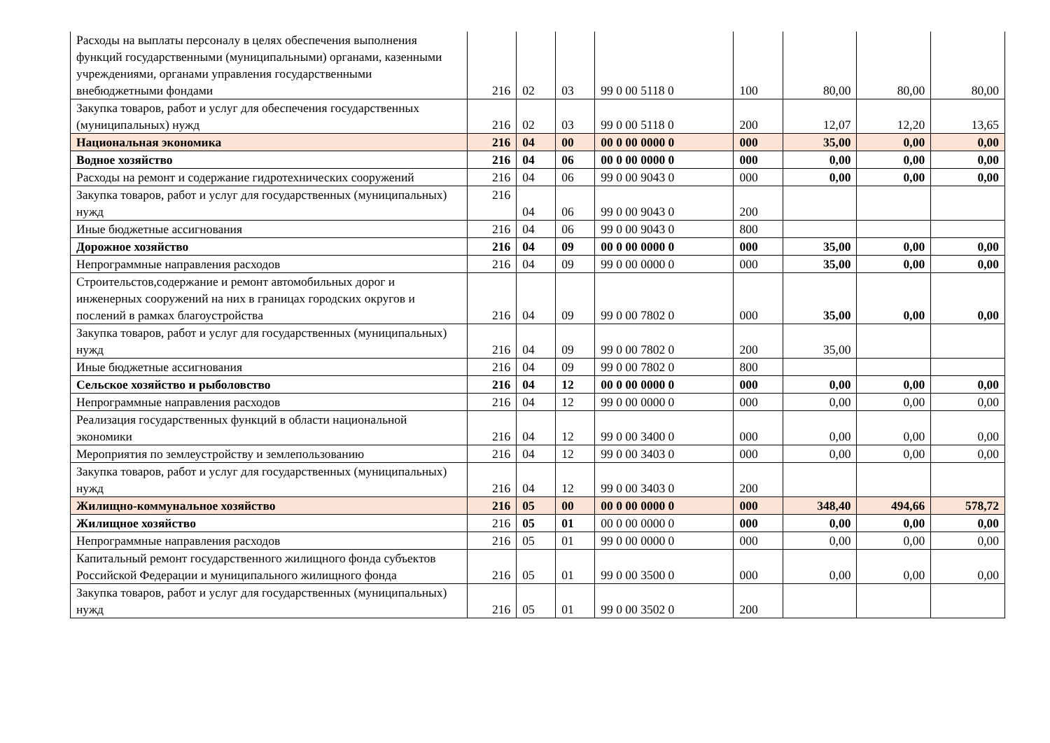| Расходы на выплаты персоналу в целях обеспечения выполнения функций государственными (муниципальными) органами, казенными учреждениями, органами управления государственными внебюджетными фондами | 216 | 02 | 03 | 99 0 00 5118 0 | 100 | 80,00 | 80,00 | 80,00 |
| Закупка товаров, работ и услуг для обеспечения государственных (муниципальных) нужд | 216 | 02 | 03 | 99 0 00 5118 0 | 200 | 12,07 | 12,20 | 13,65 |
| Национальная экономика | 216 | 04 | 00 | 00 0 00 0000 0 | 000 | 35,00 | 0,00 | 0,00 |
| Водное хозяйство | 216 | 04 | 06 | 00 0 00 0000 0 | 000 | 0,00 | 0,00 | 0,00 |
| Расходы на ремонт и содержание гидротехнических сооружений | 216 | 04 | 06 | 99 0 00 9043 0 | 000 | 0,00 | 0,00 | 0,00 |
| Закупка товаров, работ и услуг для государственных (муниципальных) нужд | 216 | 04 | 06 | 99 0 00 9043 0 | 200 | | | |
| Иные бюджетные ассигнования | 216 | 04 | 06 | 99 0 00 9043 0 | 800 | | | |
| Дорожное хозяйство | 216 | 04 | 09 | 00 0 00 0000 0 | 000 | 35,00 | 0,00 | 0,00 |
| Непрограммные направления расходов | 216 | 04 | 09 | 99 0 00 0000 0 | 000 | 35,00 | 0,00 | 0,00 |
| Строительстов,содержание и ремонт автомобильных дорог и инженерных сооружений на них в границах городских округов и послений в рамках благоустройства | 216 | 04 | 09 | 99 0 00 7802 0 | 000 | 35,00 | 0,00 | 0,00 |
| Закупка товаров, работ и услуг для государственных (муниципальных) нужд | 216 | 04 | 09 | 99 0 00 7802 0 | 200 | 35,00 | | |
| Иные бюджетные ассигнования | 216 | 04 | 09 | 99 0 00 7802 0 | 800 | | | |
| Сельское хозяйство и рыболовство | 216 | 04 | 12 | 00 0 00 0000 0 | 000 | 0,00 | 0,00 | 0,00 |
| Непрограммные направления расходов | 216 | 04 | 12 | 99 0 00 0000 0 | 000 | 0,00 | 0,00 | 0,00 |
| Реализация государственных функций в области национальной экономики | 216 | 04 | 12 | 99 0 00 3400 0 | 000 | 0,00 | 0,00 | 0,00 |
| Мероприятия по землеустройству и землепользованию | 216 | 04 | 12 | 99 0 00 3403 0 | 000 | 0,00 | 0,00 | 0,00 |
| Закупка товаров, работ и услуг для государственных (муниципальных) нужд | 216 | 04 | 12 | 99 0 00 3403 0 | 200 | | | |
| Жилищно-коммунальное хозяйство | 216 | 05 | 00 | 00 0 00 0000 0 | 000 | 348,40 | 494,66 | 578,72 |
| Жилищное хозяйство | 216 | 05 | 01 | 00 0 00 0000 0 | 000 | 0,00 | 0,00 | 0,00 |
| Непрограммные направления расходов | 216 | 05 | 01 | 99 0 00 0000 0 | 000 | 0,00 | 0,00 | 0,00 |
| Капитальный ремонт государственного жилищного фонда субъектов Российской Федерации и муниципального жилищного фонда | 216 | 05 | 01 | 99 0 00 3500 0 | 000 | 0,00 | 0,00 | 0,00 |
| Закупка товаров, работ и услуг для государственных (муниципальных) нужд | 216 | 05 | 01 | 99 0 00 3502 0 | 200 | | | |